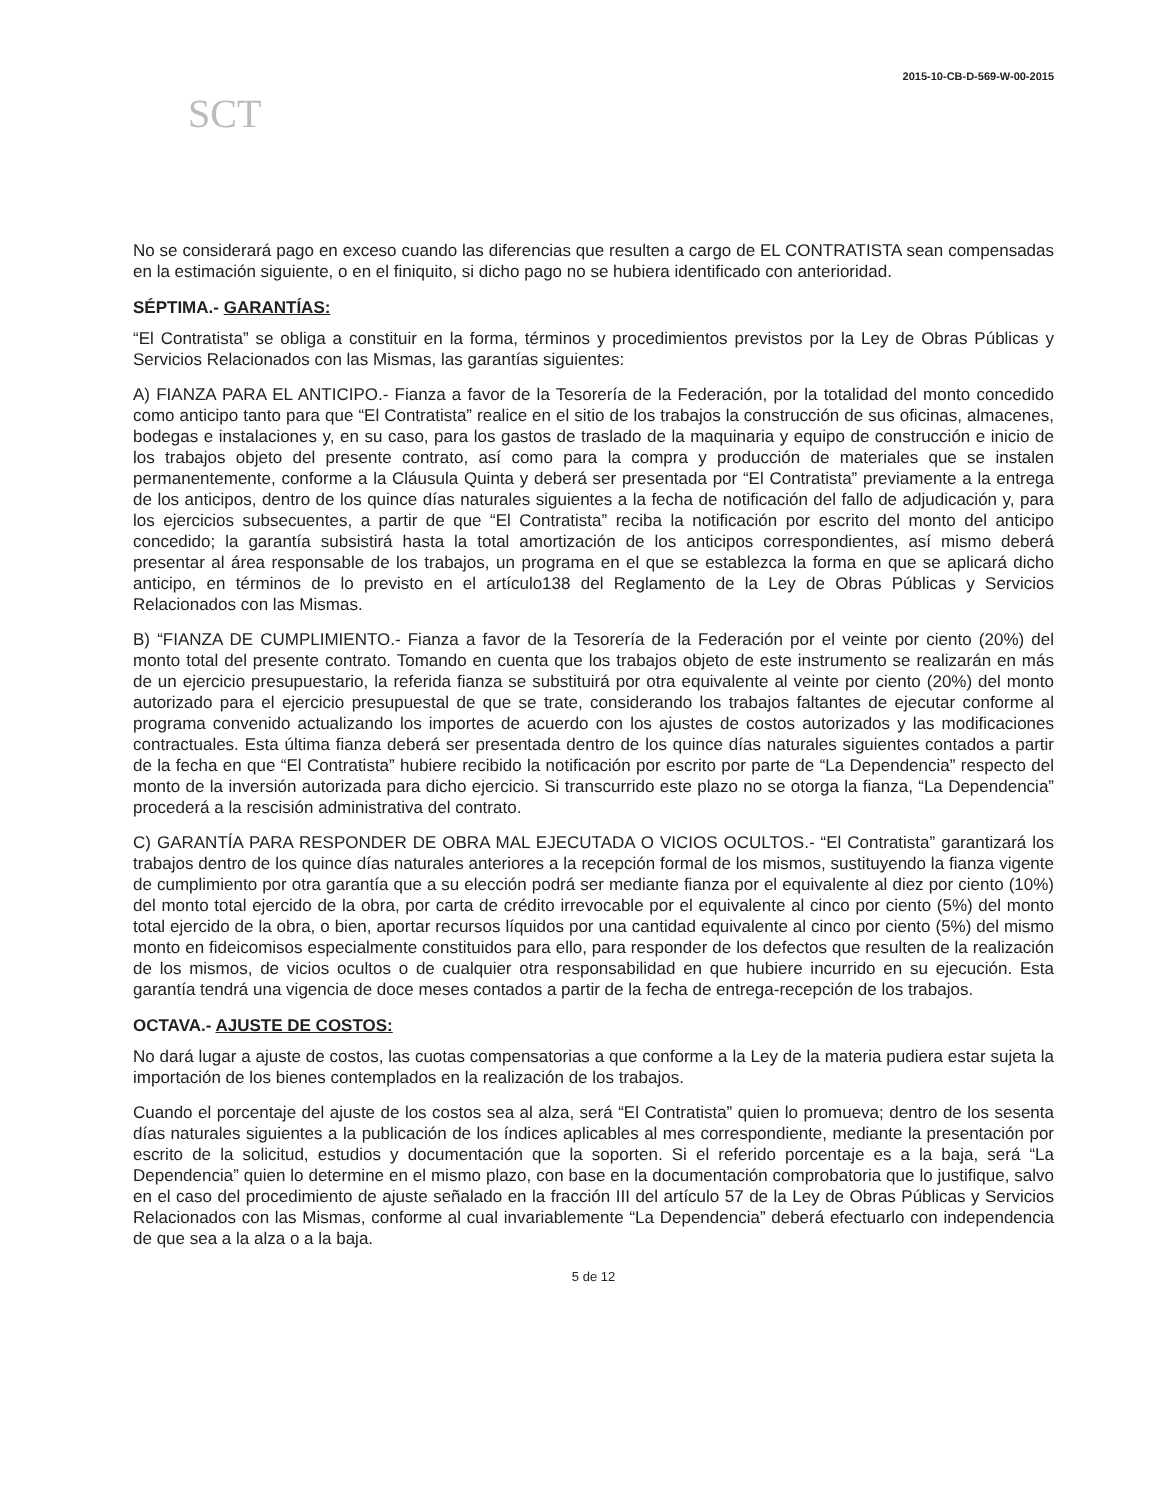2015-10-CB-D-569-W-00-2015
SCT
No se considerará pago en exceso cuando las diferencias que resulten a cargo de EL CONTRATISTA sean compensadas en la estimación siguiente, o en el finiquito, si dicho pago no se hubiera identificado con anterioridad.
SÉPTIMA.- GARANTÍAS:
“El Contratista” se obliga a constituir en la forma, términos y procedimientos previstos por la Ley de Obras Públicas y Servicios Relacionados con las Mismas, las garantías siguientes:
A) FIANZA PARA EL ANTICIPO.- Fianza a favor de la Tesorería de la Federación, por la totalidad del monto concedido como anticipo tanto para que “El Contratista” realice en el sitio de los trabajos la construcción de sus oficinas, almacenes, bodegas e instalaciones y, en su caso, para los gastos de traslado de la maquinaria y equipo de construcción e inicio de los trabajos objeto del presente contrato, así como para la compra y producción de materiales que se instalen permanentemente, conforme a la Cláusula Quinta y deberá ser presentada por “El Contratista” previamente a la entrega de los anticipos, dentro de los quince días naturales siguientes a la fecha de notificación del fallo de adjudicación y, para los ejercicios subsecuentes, a partir de que “El Contratista” reciba la notificación por escrito del monto del anticipo concedido; la garantía subsistirá hasta la total amortización de los anticipos correspondientes, así mismo deberá presentar al área responsable de los trabajos, un programa en el que se establezca la forma en que se aplicará dicho anticipo, en términos de lo previsto en el artículo138 del Reglamento de la Ley de Obras Públicas y Servicios Relacionados con las Mismas.
B) “FIANZA DE CUMPLIMIENTO.- Fianza a favor de la Tesorería de la Federación por el veinte por ciento (20%) del monto total del presente contrato. Tomando en cuenta que los trabajos objeto de este instrumento se realizarán en más de un ejercicio presupuestario, la referida fianza se substituirá por otra equivalente al veinte por ciento (20%) del monto autorizado para el ejercicio presupuestal de que se trate, considerando los trabajos faltantes de ejecutar conforme al programa convenido actualizando los importes de acuerdo con los ajustes de costos autorizados y las modificaciones contractuales. Esta última fianza deberá ser presentada dentro de los quince días naturales siguientes contados a partir de la fecha en que “El Contratista” hubiere recibido la notificación por escrito por parte de “La Dependencia” respecto del monto de la inversión autorizada para dicho ejercicio. Si transcurrido este plazo no se otorga la fianza, “La Dependencia” procederá a la rescisión administrativa del contrato.
C) GARANTÍA PARA RESPONDER DE OBRA MAL EJECUTADA O VICIOS OCULTOS.- “El Contratista” garantizará los trabajos dentro de los quince días naturales anteriores a la recepción formal de los mismos, sustituyendo la fianza vigente de cumplimiento por otra garantía que a su elección podrá ser mediante fianza por el equivalente al diez por ciento (10%) del monto total ejercido de la obra, por carta de crédito irrevocable por el equivalente al cinco por ciento (5%) del monto total ejercido de la obra, o bien, aportar recursos líquidos por una cantidad equivalente al cinco por ciento (5%) del mismo monto en fideicomisos especialmente constituidos para ello, para responder de los defectos que resulten de la realización de los mismos, de vicios ocultos o de cualquier otra responsabilidad en que hubiere incurrido en su ejecución. Esta garantía tendrá una vigencia de doce meses contados a partir de la fecha de entrega-recepción de los trabajos.
OCTAVA.- AJUSTE DE COSTOS:
No dará lugar a ajuste de costos, las cuotas compensatorias a que conforme a la Ley de la materia pudiera estar sujeta la importación de los bienes contemplados en la realización de los trabajos.
Cuando el porcentaje del ajuste de los costos sea al alza, será “El Contratista” quien lo promueva; dentro de los sesenta días naturales siguientes a la publicación de los índices aplicables al mes correspondiente, mediante la presentación por escrito de la solicitud, estudios y documentación que la soporten. Si el referido porcentaje es a la baja, será “La Dependencia” quien lo determine en el mismo plazo, con base en la documentación comprobatoria que lo justifique, salvo en el caso del procedimiento de ajuste señalado en la fracción III del artículo 57 de la Ley de Obras Públicas y Servicios Relacionados con las Mismas, conforme al cual invariablemente “La Dependencia” deberá efectuarlo con independencia de que sea a la alza o a la baja.
5 de 12